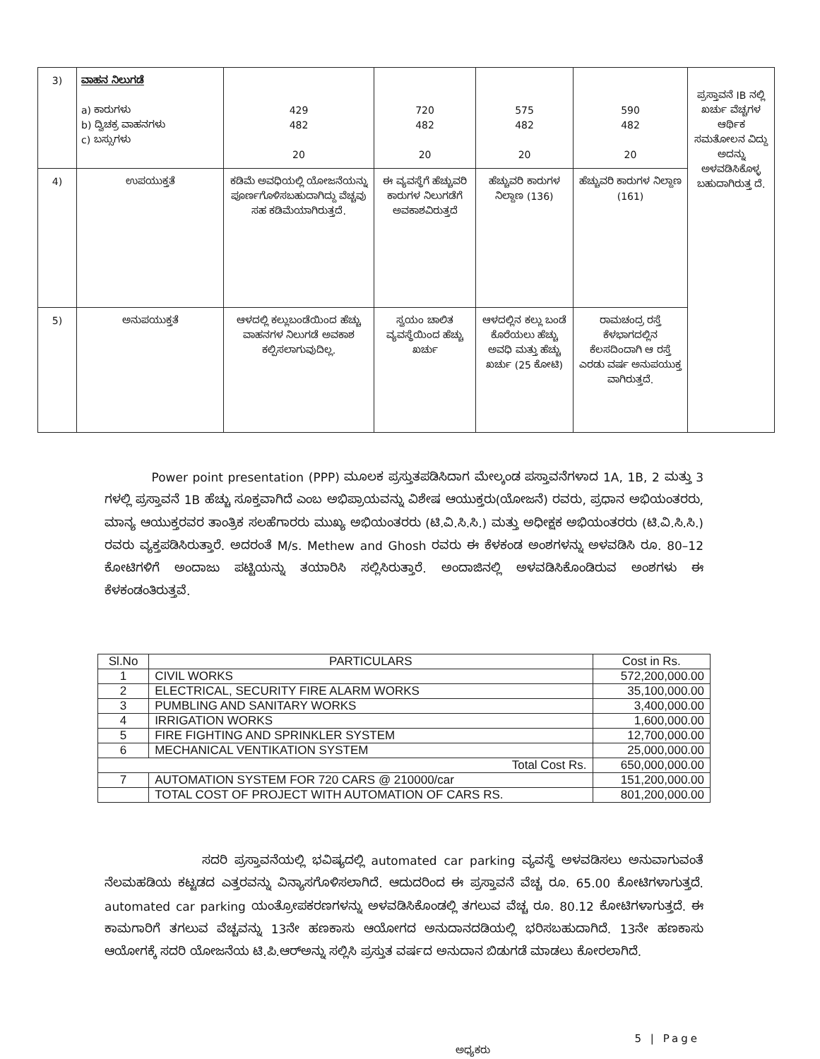| 3) | ವಾಹನ ನಿಲುಗಡೆ a) ಕಾರುಗಳು b) ದ್ವಿಚಕ್ರ ವಾಹನಗಳು c) ಬಸ್ಸುಗಳು | 429 482 20 | 720 482 20 | 575 482 20 | 590 482 20 | ಪ್ರಸ್ತಾವನೆ IB ನಲ್ಲಿ ಖರ್ಚು ವೆಚ್ಚಗಳ ಆರ್ಥಿಕ ಸಮತೋಲನ ವಿದ್ದು ಅದನ್ನು ಅಳವಡಿಸಿಕೊಳ್ಳ ಬಹುದಾಗಿರುತ್ತ ದೆ. |
| 4) | ಉಪಯುಕ್ತತೆ | ಕಡಿಮೆ ಅವಧಿಯಲ್ಲಿ ಯೋಜನೆಯನ್ನು ಪೂರ್ಣಗೊಳಿಸಬಹುದಾಗಿದ್ದು ವೆಚ್ಚವು ಸಹ ಕಡಿಮೆಯಾಗಿರುತ್ತದೆ. | ಈ ವ್ಯವಸ್ಥೆಗೆ ಹೆಚ್ಚುವರಿ ಕಾರುಗಳ ನಿಲುಗಡೆಗೆ ಅವಕಾಶವಿರುತ್ತದೆ | ಹೆಚ್ಚುವರಿ ಕಾರುಗಳ ನಿಲ್ದಾಣ (136) | ಹೆಚ್ಚುವರಿ ಕಾರುಗಳ ನಿಲ್ದಾಣ (161) | |
| 5) | ಅನುಪಯುಕ್ತತೆ | ಆಳದಲ್ಲಿ ಕಲ್ಲುಬಂಡೆಯಿಂದ ಹೆಚ್ಚು ವಾಹನಗಳ ನಿಲುಗಡೆ ಅವಕಾಶ ಕಲ್ಪಿಸಲಾಗುವುದಿಲ್ಲ. | ಸ್ವಯಂ ಚಾಲಿತ ವ್ಯವಸ್ಥೆಯಿಂದ ಹೆಚ್ಚು ಖರ್ಚು | ಆಳದಲ್ಲಿನ ಕಲ್ಲು ಬಂಡೆ ಕೊರೆಯಲು ಹೆಚ್ಚು ಅವಧಿ ಮತ್ತು ಹೆಚ್ಚು ಖರ್ಚು (25 ಕೋಟಿ) | ರಾಮಚಂದ್ರ ರಸ್ತೆ ಕೆಳಭಾಗದಲ್ಲಿನ ಕೆಲಸದಿಂದಾಗಿ ಆ ರಸ್ತೆ ಎರಡು ವರ್ಷ ಅನುಪಯುಕ್ತ ವಾಗಿರುತ್ತದೆ. | |
Power point presentation (PPP) ಮೂಲಕ ಪ್ರಸ್ತುತಪಡಿಸಿದಾಗ ಮೇಲ್ಕಂಡ ಪಸ್ತಾವನೆಗಳಾದ 1A, 1B, 2 ಮತ್ತು 3 ಗಳಲ್ಲಿ ಪ್ರಸ್ತಾವನೆ 1B ಹೆಚ್ಚು ಸೂಕ್ತವಾಗಿದೆ ಎಂಬ ಅಭಿಪ್ರಾಯವನ್ನು ವಿಶೇಷ ಆಯುಕ್ತರು(ಯೋಜನೆ) ರವರು, ಪ್ರಧಾನ ಅಭಿಯಂತರರು, ಮಾನ್ಯ ಆಯುಕ್ತರವರ ತಾಂತ್ರಿಕ ಸಲಹೆಗಾರರು ಮುಖ್ಯ ಅಭಿಯಂತರರು (ಟಿ.ವಿ.ಸಿ.ಸಿ.) ಮತ್ತು ಅಧೀಕ್ಷಕ ಅಭಿಯಂತರರು (ಟಿ.ವಿ.ಸಿ.ಸಿ.) ರವರು ವ್ಯಕ್ತಪಡಿಸಿರುತ್ತಾರೆ. ಅದರಂತೆ M/s. Methew and Ghosh ರವರು ಈ ಕೆಳಕಂಡ ಅಂಶಗಳನ್ನು ಅಳವಡಿಸಿ ರೂ. 80–12 ಕೋಟಿಗಳಿಗೆ ಅಂದಾಜು ಪಟ್ಟಿಯನ್ನು ತಯಾರಿಸಿ ಸಲ್ಲಿಸಿರುತ್ತಾರೆ. ಅಂದಾಜಿನಲ್ಲಿ ಅಳವಡಿಸಿಕೊಂಡಿರುವ ಅಂಶಗಳು ಈ ಕೆಳಕಂಡಂತಿರುತ್ತವೆ.
| Sl.No | PARTICULARS | Cost in Rs. |
| --- | --- | --- |
| 1 | CIVIL WORKS | 572,200,000.00 |
| 2 | ELECTRICAL, SECURITY FIRE ALARM WORKS | 35,100,000.00 |
| 3 | PUMBLING AND SANITARY WORKS | 3,400,000.00 |
| 4 | IRRIGATION WORKS | 1,600,000.00 |
| 5 | FIRE FIGHTING AND SPRINKLER SYSTEM | 12,700,000.00 |
| 6 | MECHANICAL VENTIKATION SYSTEM | 25,000,000.00 |
| Total Cost Rs. | | 650,000,000.00 |
| 7 | AUTOMATION SYSTEM FOR 720 CARS @ 210000/car | 151,200,000.00 |
| | TOTAL COST OF PROJECT WITH AUTOMATION OF CARS RS. | 801,200,000.00 |
ಸದರಿ ಪ್ರಸ್ತಾವನೆಯಲ್ಲಿ ಭವಿಷ್ಯದಲ್ಲಿ automated car parking ವ್ಯವಸ್ಥೆ ಅಳವಡಿಸಲು ಅನುವಾಗುವಂತೆ ನೆಲಮಹಡಿಯ ಕಟ್ಟಡದ ಎತ್ತರವನ್ನು ವಿನ್ಯಾಸಗೊಳಿಸಲಾಗಿದೆ. ಆದುದರಿಂದ ಈ ಪ್ರಸ್ತಾವನೆ ವೆಚ್ಚ ರೂ. 65.00 ಕೋಟಿಗಳಾಗುತ್ತದೆ. automated car parking ಯಂತ್ರೋಪಕರಣಗಳನ್ನು ಅಳವಡಿಸಿಕೊಂಡಲ್ಲಿ ತಗಲುವ ವೆಚ್ಚ ರೂ. 80.12 ಕೋಟಿಗಳಾಗುತ್ತದೆ. ಈ ಕಾಮಗಾರಿಗೆ ತಗಲುವ ವೆಚ್ಚವನ್ನು 13ನೇ ಹಣಕಾಸು ಆಯೋಗದ ಅನುದಾನದಡಿಯಲ್ಲಿ ಭರಿಸಬಹುದಾಗಿದೆ. 13ನೇ ಹಣಕಾಸು ಆಯೋಗಕ್ಕೆ ಸದರಿ ಯೋಜನೆಯ ಟಿ.ಪಿ.ಆರ್‌ಅನ್ನು ಸಲ್ಲಿಸಿ ಪ್ರಸ್ತುತ ವರ್ಷದ ಅನುದಾನ ಬಿಡುಗಡೆ ಮಾಡಲು ಕೋರಲಾಗಿದೆ.
5 | Page
ಅಧ್ಯಕರು